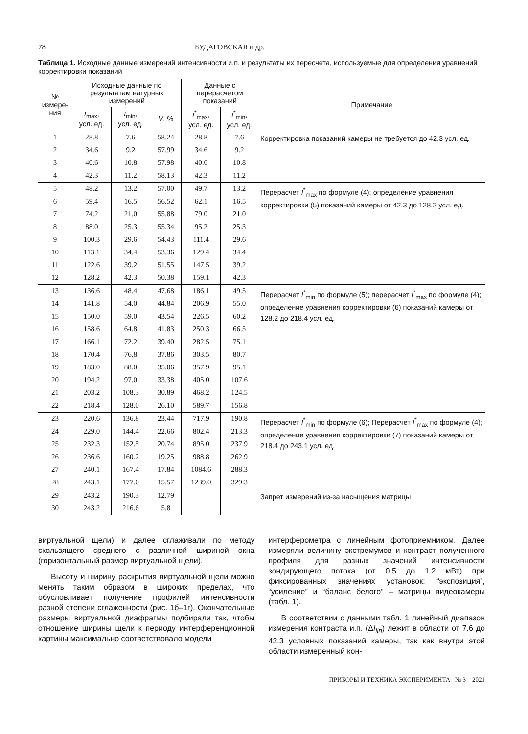78 БУДАГОВСКАЯ и др.
Таблица 1. Исходные данные измерений интенсивности и.п. и результаты их пересчета, используемые для определения уравнений корректировки показаний
| № измере- ния | Исходные данные по результатам натурных измерений | | | Данные с перерасчетом показаний | | Примечание |
| --- | --- | --- | --- | --- | --- | --- |
| | I<sub>max</sub>, усл. ед. | I<sub>min</sub>, усл. ед. | V , % | I<sup>*</sup><sub>max</sub>, усл. ед. | I<sup>*</sup><sub>min</sub>, усл. ед. | |
| 1 | 28.8 | 7.6 | 58.24 | 28.8 | 7.6 | Корректировка показаний камеры не требуется до 42.3 усл. ед. |
| 2 | 34.6 | 9.2 | 57.99 | 34.6 | 9.2 | |
| 3 | 40.6 | 10.8 | 57.98 | 40.6 | 10.8 | |
| 4 | 42.3 | 11.2 | 58.13 | 42.3 | 11.2 | |
| 5 | 48.2 | 13.2 | 57.00 | 49.7 | 13.2 | Перерасчет I<sup>*</sup><sub>max</sub> по формуле (4); определение уравнения корректировки (5) показаний камеры от 42.3 до 128.2 усл. ед. |
| 6 | 59.4 | 16.5 | 56.52 | 62.1 | 16.5 | |
| 7 | 74.2 | 21.0 | 55.88 | 79.0 | 21.0 | |
| 8 | 88.0 | 25.3 | 55.34 | 95.2 | 25.3 | |
| 9 | 100.3 | 29.6 | 54.43 | 111.4 | 29.6 | |
| 10 | 113.1 | 34.4 | 53.36 | 129.4 | 34.4 | |
| 11 | 122.6 | 39.2 | 51.55 | 147.5 | 39.2 | |
| 12 | 128.2 | 42.3 | 50.38 | 159.1 | 42.3 | |
| 13 | 136.6 | 48.4 | 47.68 | 186.1 | 49.5 | Перерасчет I<sup>*</sup><sub>min</sub> по формуле (5); перерасчет I<sup>*</sup><sub>max</sub> по формуле (4); определение уравнения корректировки (6) показаний камеры от 128.2 до 218.4 усл. ед. |
| 14 | 141.8 | 54.0 | 44.84 | 206.9 | 55.0 | |
| 15 | 150.0 | 59.0 | 43.54 | 226.5 | 60.2 | |
| 16 | 158.6 | 64.8 | 41.83 | 250.3 | 66.5 | |
| 17 | 166.1 | 72.2 | 39.40 | 282.5 | 75.1 | |
| 18 | 170.4 | 76.8 | 37.86 | 303.5 | 80.7 | |
| 19 | 183.0 | 88.0 | 35.06 | 357.9 | 95.1 | |
| 20 | 194.2 | 97.0 | 33.38 | 405.0 | 107.6 | |
| 21 | 203.2 | 108.3 | 30.89 | 468.2 | 124.5 | |
| 22 | 218.4 | 128.0 | 26.10 | 589.7 | 156.8 | |
| 23 | 220.6 | 136.8 | 23.44 | 717.9 | 190.8 | Перерасчет I<sup>*</sup><sub>min</sub> по формуле (6); Перерасчет I<sup>*</sup><sub>max</sub> по формуле (4); определение уравнения корректировки (7) показаний камеры от 218.4 до 243.1 усл. ед. |
| 24 | 229.0 | 144.4 | 22.66 | 802.4 | 213.3 | |
| 25 | 232.3 | 152.5 | 20.74 | 895.0 | 237.9 | |
| 26 | 236.6 | 160.2 | 19.25 | 988.8 | 262.9 | |
| 27 | 240.1 | 167.4 | 17.84 | 1084.6 | 288.3 | |
| 28 | 243.1 | 177.6 | 15.57 | 1239.0 | 329.3 | |
| 29 | 243.2 | 190.3 | 12.79 | | | Запрет измерений из-за насыщения матрицы |
| 30 | 243.2 | 216.6 | 5.8 | | | |
виртуальной щели) и далее сглаживали по методу скользящего среднего с различной шириной окна (горизонтальный размер виртуальной щели).
Высоту и ширину раскрытия виртуальной щели можно менять таким образом в широких пределах, что обусловливает получение профилей интенсивности разной степени сглаженности (рис. 1б–1г). Окончательные размеры виртуальной диафрагмы подбирали так, чтобы отношение ширины щели к периоду интерференционной картины максимально соответствовало модели
интерферометра с линейным фотоприемником. Далее измеряли величину экстремумов и контраст полученного профиля для разных значений интенсивности зондирующего потока (от 0.5 до 1.2 мВт) при фиксированных значениях установок: “экспозиция”, “усиление” и “баланс белого” – матрицы видеокамеры (табл. 1).
В соответствии с данными табл. 1 линейный диапазон измерения контраста и.п. (ΔI<sub>lin</sub>) лежит в области от 7.6 до 42.3 условных показаний камеры, так как внутри этой области измеренный кон-
ПРИБОРЫ И ТЕХНИКА ЭКСПЕРИМЕНТА № 3 2021